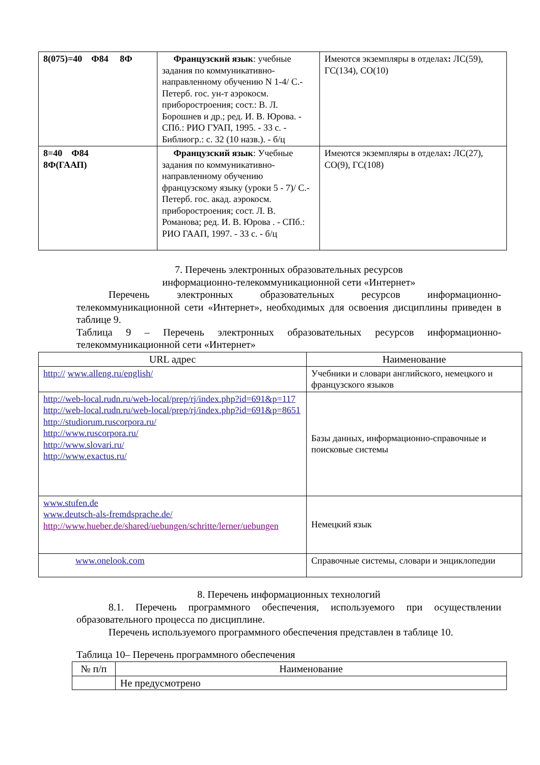| 8(075)=40 Ф84 8Ф | Французский язык : учебные задания по коммуникативно-направленному обучению N 1-4/ С.-Петерб. гос. ун-т аэрокосм. приборостроения; сост.: В. Л. Борошнев и др.; ред. И. В. Юрова. - СПб.: РИО ГУАП, 1995. - 33 с. - Библиогр.: с. 32 (10 назв.). - б/ц | Имеются экземпляры в отделах : ЛС(59), ГС(134), СО(10) |
| 8=40 Ф84 8Ф(ГААП) | Французский язык : Учебные задания по коммуникативно-направленному обучению французскому языку (уроки 5 - 7)/ С.-Петерб. гос. акад. аэрокосм. приборостроения; сост. Л. В. Романова; ред. И. В. Юрова . - СПб.: РИО ГААП, 1997. - 33 с. - б/ц | Имеются экземпляры в отделах : ЛС(27), СО(9), ГС(108) |
7. Перечень электронных образовательных ресурсов
информационно-телекоммуникационной сети «Интернет»
Перечень электронных образовательных ресурсов информационно-телекоммуникационной сети «Интернет», необходимых для освоения дисциплины приведен в таблице 9.
Таблица 9 – Перечень электронных образовательных ресурсов информационно-телекоммуникационной сети «Интернет»
| URL адрес | Наименование |
| --- | --- |
| http:// www.alleng.ru/english/ | Учебники и словари английского, немецкого и французского языков |
| http://web-local.rudn.ru/web-local/prep/rj/index.php?id=691&p=117 http://web-local.rudn.ru/web-local/prep/rj/index.php?id=691&p=8651 http://studiorum.ruscorpora.ru/ http://www.ruscorpora.ru/ http://www.slovari.ru/ http://www.exactus.ru/ | Базы данных, информационно-справочные и поисковые системы |
| www.stufen.de www.deutsch-als-fremdsprache.de/ http://www.hueber.de/shared/uebungen/schritte/lerner/uebungen | Немецкий язык |
| www.onelook.com | Справочные системы, словари и энциклопедии |
8. Перечень информационных технологий
8.1. Перечень программного обеспечения, используемого при осуществлении образовательного процесса по дисциплине.
Перечень используемого программного обеспечения представлен в таблице 10.
Таблица 10– Перечень программного обеспечения
| № п/п | Наименование |
| --- | --- |
| | Не предусмотрено |